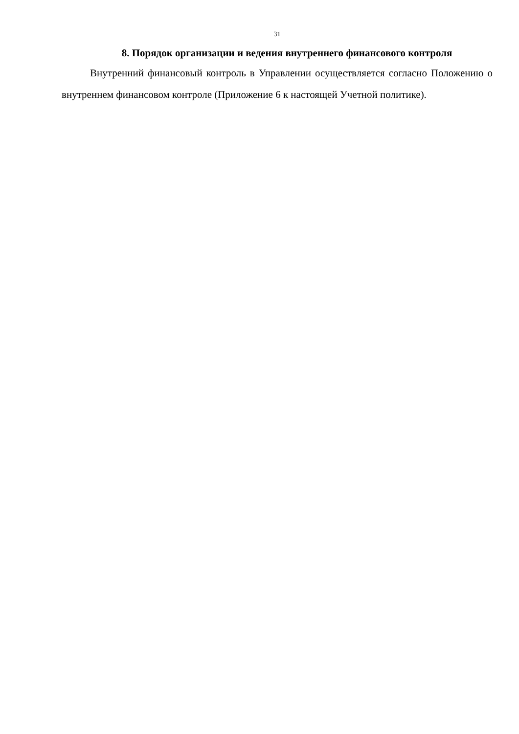31
8. Порядок организации и ведения внутреннего финансового контроля
Внутренний финансовый контроль в Управлении осуществляется согласно Положению о внутреннем финансовом контроле (Приложение 6 к настоящей Учетной политике).